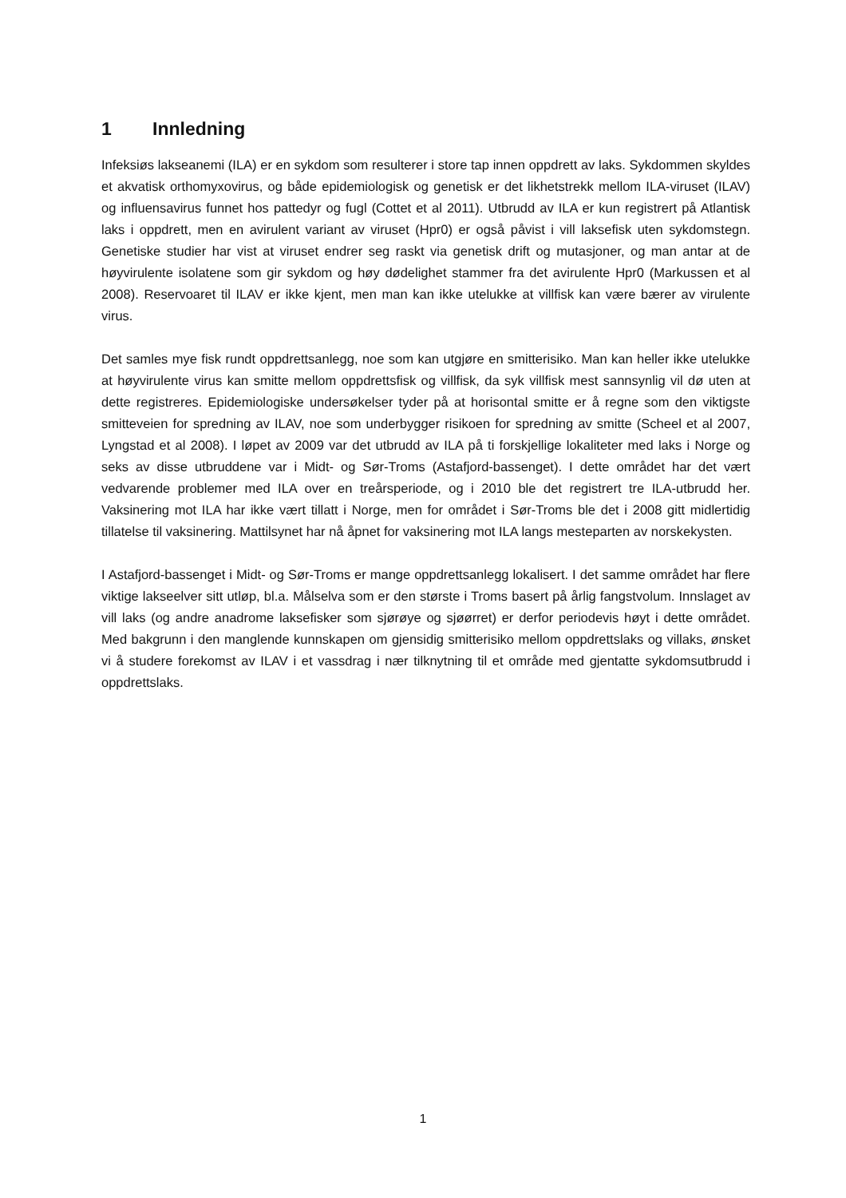1 Innledning
Infeksiøs lakseanemi (ILA) er en sykdom som resulterer i store tap innen oppdrett av laks. Sykdommen skyldes et akvatisk orthomyxovirus, og både epidemiologisk og genetisk er det likhetstrekk mellom ILA-viruset (ILAV) og influensavirus funnet hos pattedyr og fugl (Cottet et al 2011). Utbrudd av ILA er kun registrert på Atlantisk laks i oppdrett, men en avirulent variant av viruset (Hpr0) er også påvist i vill laksefisk uten sykdomstegn. Genetiske studier har vist at viruset endrer seg raskt via genetisk drift og mutasjoner, og man antar at de høyvirulente isolatene som gir sykdom og høy dødelighet stammer fra det avirulente Hpr0 (Markussen et al 2008). Reservoaret til ILAV er ikke kjent, men man kan ikke utelukke at villfisk kan være bærer av virulente virus.
Det samles mye fisk rundt oppdrettsanlegg, noe som kan utgjøre en smitterisiko. Man kan heller ikke utelukke at høyvirulente virus kan smitte mellom oppdrettsfisk og villfisk, da syk villfisk mest sannsynlig vil dø uten at dette registreres. Epidemiologiske undersøkelser tyder på at horisontal smitte er å regne som den viktigste smitteveien for spredning av ILAV, noe som underbygger risikoen for spredning av smitte (Scheel et al 2007, Lyngstad et al 2008). I løpet av 2009 var det utbrudd av ILA på ti forskjellige lokaliteter med laks i Norge og seks av disse utbruddene var i Midt- og Sør-Troms (Astafjord-bassenget). I dette området har det vært vedvarende problemer med ILA over en treårsperiode, og i 2010 ble det registrert tre ILA-utbrudd her. Vaksinering mot ILA har ikke vært tillatt i Norge, men for området i Sør-Troms ble det i 2008 gitt midlertidig tillatelse til vaksinering. Mattilsynet har nå åpnet for vaksinering mot ILA langs mesteparten av norskekysten.
I Astafjord-bassenget i Midt- og Sør-Troms er mange oppdrettsanlegg lokalisert. I det samme området har flere viktige lakseelver sitt utløp, bl.a. Målselva som er den største i Troms basert på årlig fangstvolum. Innslaget av vill laks (og andre anadrome laksefisker som sjørøye og sjøørret) er derfor periodevis høyt i dette området. Med bakgrunn i den manglende kunnskapen om gjensidig smitterisiko mellom oppdrettslaks og villaks, ønsket vi å studere forekomst av ILAV i et vassdrag i nær tilknytning til et område med gjentatte sykdomsutbrudd i oppdrettslaks.
1